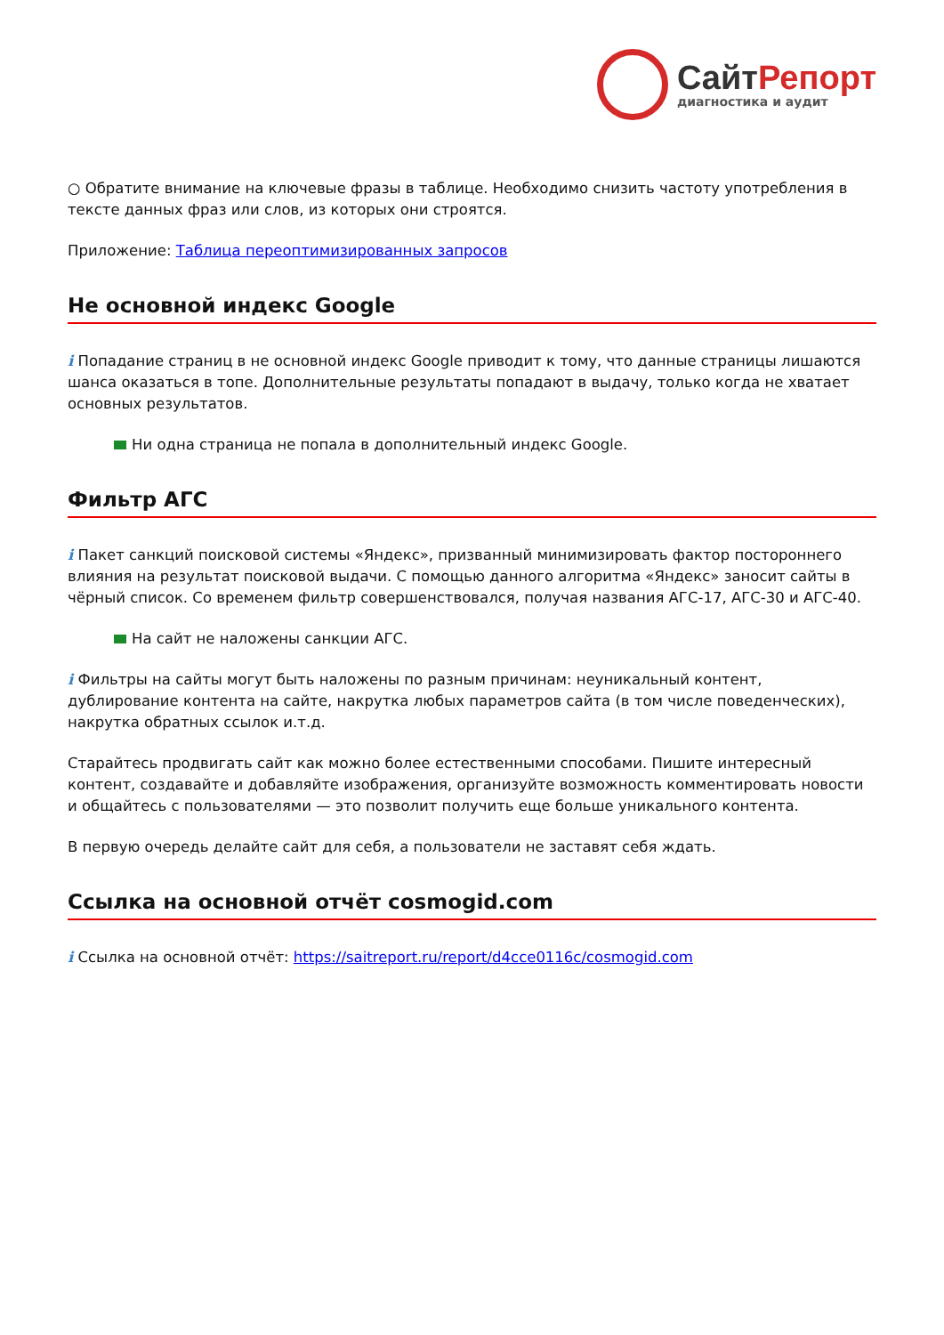СайтРепорт
диагностика и аудит
○ Обратите внимание на ключевые фразы в таблице. Необходимо снизить частоту употребления в тексте данных фраз или слов, из которых они строятся.
Приложение: Таблица переоптимизированных запросов
Не основной индекс Google
i Попадание страниц в не основной индекс Google приводит к тому, что данные страницы лишаются шанса оказаться в топе. Дополнительные результаты попадают в выдачу, только когда не хватает основных результатов.
Ни одна страница не попала в дополнительный индекс Google.
Фильтр АГС
i Пакет санкций поисковой системы «Яндекс», призванный минимизировать фактор постороннего влияния на результат поисковой выдачи. С помощью данного алгоритма «Яндекс» заносит сайты в чёрный список. Со временем фильтр совершенствовался, получая названия АГС-17, АГС-30 и АГС-40.
На сайт не наложены санкции АГС.
i Фильтры на сайты могут быть наложены по разным причинам: неуникальный контент, дублирование контента на сайте, накрутка любых параметров сайта (в том числе поведенческих), накрутка обратных ссылок и.т.д.
Старайтесь продвигать сайт как можно более естественными способами. Пишите интересный контент, создавайте и добавляйте изображения, организуйте возможность комментировать новости и общайтесь с пользователями — это позволит получить еще больше уникального контента.
В первую очередь делайте сайт для себя, а пользователи не заставят себя ждать.
Ссылка на основной отчёт cosmogid.com
i Ссылка на основной отчёт: https://saitreport.ru/report/d4cce0116c/cosmogid.com